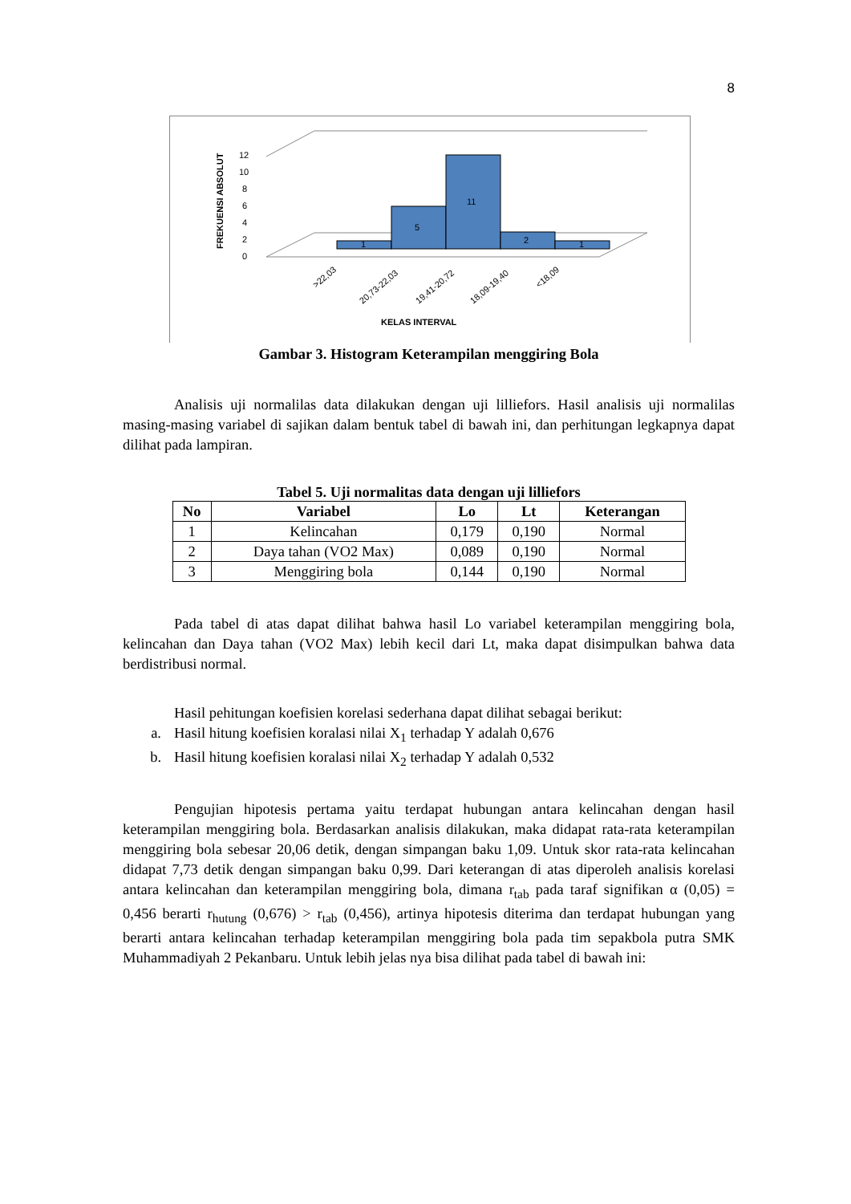8
0
2
4
6
8
10
12
FREKUENSI ABSOLUT
1
5
11
2
1
>22,03
20,73-22,03
19,41-20,72
18,09-19,40
<18,09
KELAS INTERVAL
Gambar 3. Histogram Keterampilan menggiring Bola
Analisis uji normalilas data dilakukan dengan uji lilliefors. Hasil analisis uji normalilas masing-masing variabel di sajikan dalam bentuk tabel di bawah ini, dan perhitungan legkapnya dapat dilihat pada lampiran.
Tabel 5. Uji normalitas data dengan uji lilliefors
| No | Variabel | Lo | Lt | Keterangan |
| --- | --- | --- | --- | --- |
| 1 | Kelincahan | 0,179 | 0,190 | Normal |
| 2 | Daya tahan (VO2 Max) | 0,089 | 0,190 | Normal |
| 3 | Menggiring bola | 0,144 | 0,190 | Normal |
Pada tabel di atas dapat dilihat bahwa hasil Lo variabel keterampilan menggiring bola, kelincahan dan Daya tahan (VO2 Max) lebih kecil dari Lt, maka dapat disimpulkan bahwa data berdistribusi normal.
Hasil pehitungan koefisien korelasi sederhana dapat dilihat sebagai berikut:
a. Hasil hitung koefisien koralasi nilai X<sub>1</sub> terhadap Y adalah 0,676
b. Hasil hitung koefisien koralasi nilai X<sub>2</sub> terhadap Y adalah 0,532
Pengujian hipotesis pertama yaitu terdapat hubungan antara kelincahan dengan hasil keterampilan menggiring bola. Berdasarkan analisis dilakukan, maka didapat rata-rata keterampilan menggiring bola sebesar 20,06 detik, dengan simpangan baku 1,09. Untuk skor rata-rata kelincahan didapat 7,73 detik dengan simpangan baku 0,99. Dari keterangan di atas diperoleh analisis korelasi antara kelincahan dan keterampilan menggiring bola, dimana r<sub>tab</sub> pada taraf signifikan α (0,05) = 0,456 berarti r<sub>hutung</sub> (0,676) > r<sub>tab</sub> (0,456), artinya hipotesis diterima dan terdapat hubungan yang berarti antara kelincahan terhadap keterampilan menggiring bola pada tim sepakbola putra SMK Muhammadiyah 2 Pekanbaru. Untuk lebih jelas nya bisa dilihat pada tabel di bawah ini: